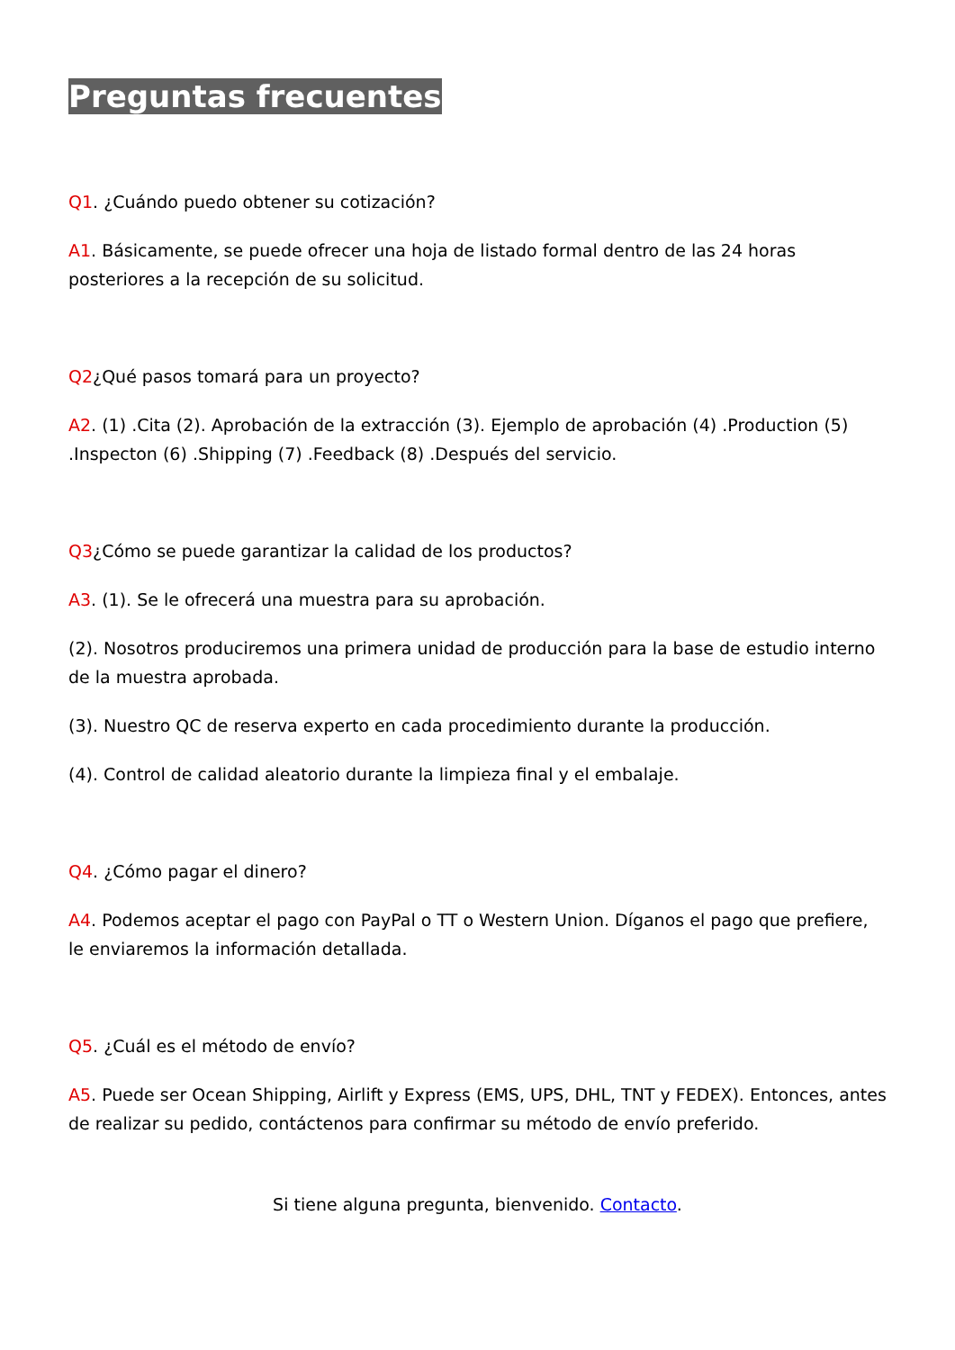Preguntas frecuentes
Q1. ¿Cuándo puedo obtener su cotización?
A1. Básicamente, se puede ofrecer una hoja de listado formal dentro de las 24 horas posteriores a la recepción de su solicitud.
Q2¿Qué pasos tomará para un proyecto?
A2. (1) .Cita (2). Aprobación de la extracción (3). Ejemplo de aprobación (4) .Production (5) .Inspecton (6) .Shipping (7) .Feedback (8) .Después del servicio.
Q3¿Cómo se puede garantizar la calidad de los productos?
A3. (1). Se le ofrecerá una muestra para su aprobación.
(2). Nosotros produciremos una primera unidad de producción para la base de estudio interno de la muestra aprobada.
(3). Nuestro QC de reserva experto en cada procedimiento durante la producción.
(4). Control de calidad aleatorio durante la limpieza final y el embalaje.
Q4. ¿Cómo pagar el dinero?
A4. Podemos aceptar el pago con PayPal o TT o Western Union. Díganos el pago que prefiere, le enviaremos la información detallada.
Q5. ¿Cuál es el método de envío?
A5. Puede ser Ocean Shipping, Airlift y Express (EMS, UPS, DHL, TNT y FEDEX). Entonces, antes de realizar su pedido, contáctenos para confirmar su método de envío preferido.
Si tiene alguna pregunta, bienvenido. Contacto.